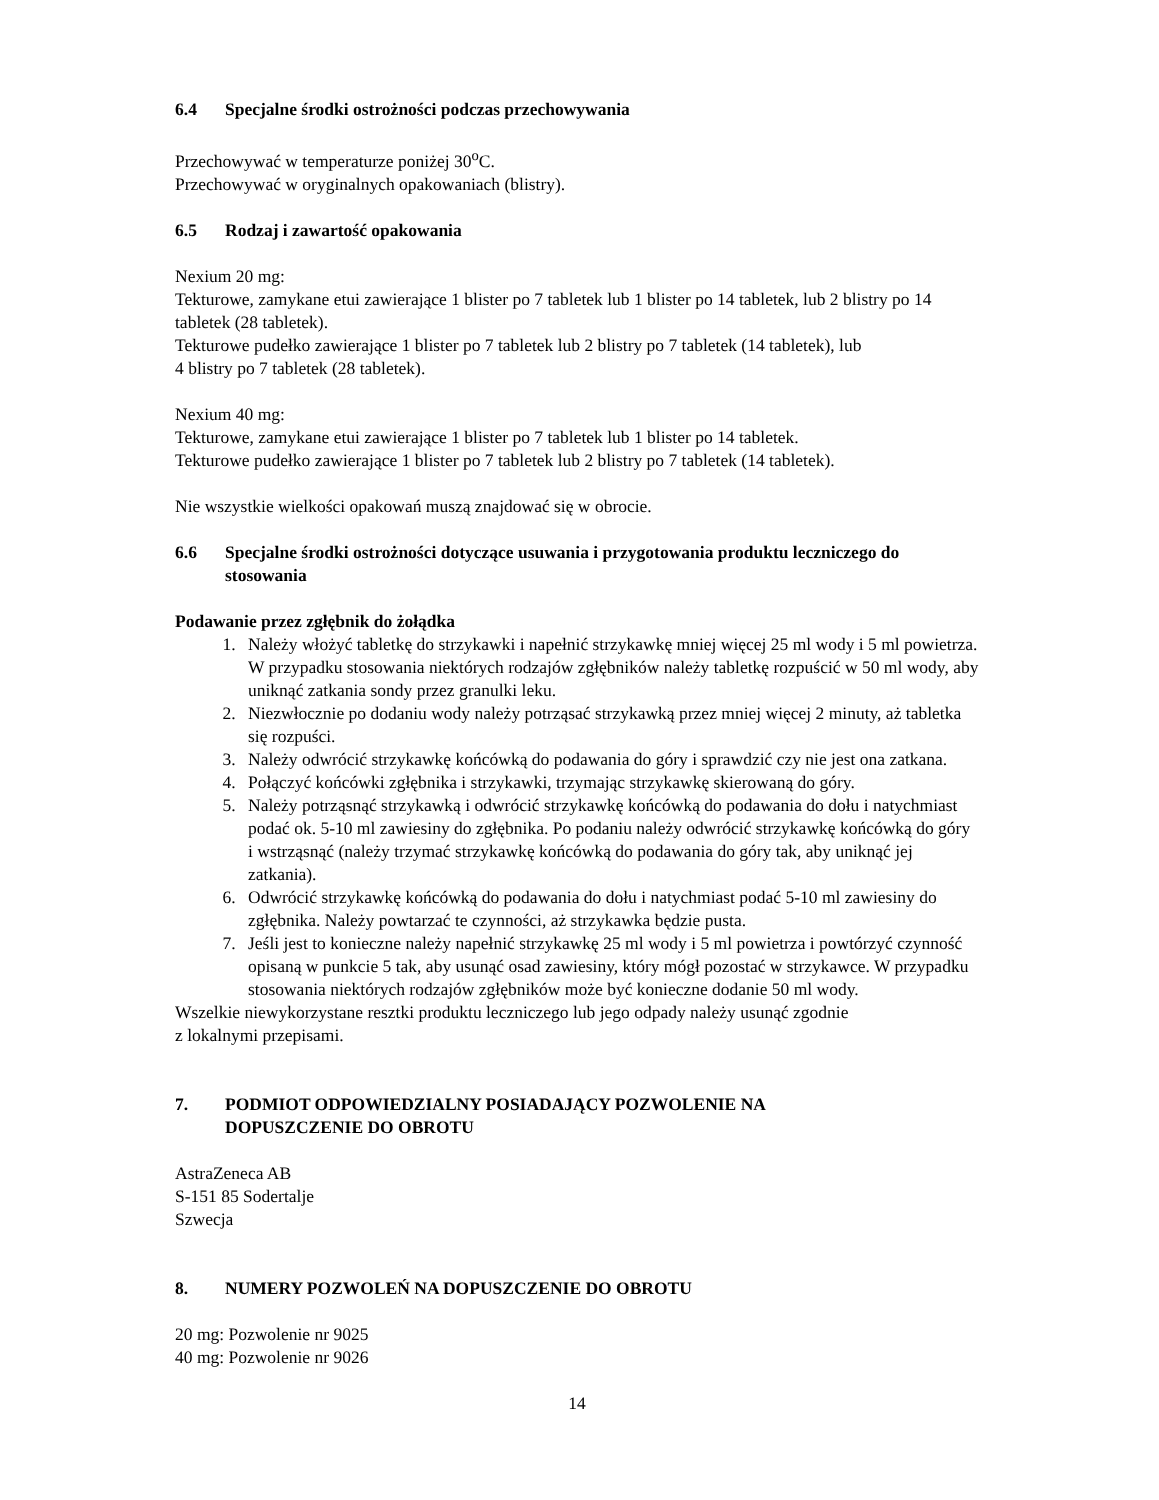6.4 Specjalne środki ostrożności podczas przechowywania
Przechowywać w temperaturze poniżej 30<sup>o</sup>C.
Przechowywać w oryginalnych opakowaniach (blistry).
6.5 Rodzaj i zawartość opakowania
Nexium 20 mg:
Tekturowe, zamykane etui zawierające 1 blister po 7 tabletek lub 1 blister po 14 tabletek, lub 2 blistry po 14 tabletek (28 tabletek).
Tekturowe pudełko zawierające 1 blister po 7 tabletek lub 2 blistry po 7 tabletek (14 tabletek), lub
4 blistry po 7 tabletek (28 tabletek).
Nexium 40 mg:
Tekturowe, zamykane etui zawierające 1 blister po 7 tabletek lub 1 blister po 14 tabletek.
Tekturowe pudełko zawierające 1 blister po 7 tabletek lub 2 blistry po 7 tabletek (14 tabletek).
Nie wszystkie wielkości opakowań muszą znajdować się w obrocie.
6.6 Specjalne środki ostrożności dotyczące usuwania i przygotowania produktu leczniczego do stosowania
Podawanie przez zgłębnik do żołądka
1. Należy włożyć tabletkę do strzykawki i napełnić strzykawkę mniej więcej 25 ml wody i 5 ml powietrza. W przypadku stosowania niektórych rodzajów zgłębników należy tabletkę rozpuścić w 50 ml wody, aby uniknąć zatkania sondy przez granulki leku.
2. Niezwłocznie po dodaniu wody należy potrząsać strzykawką przez mniej więcej 2 minuty, aż tabletka się rozpuści.
3. Należy odwrócić strzykawkę końcówką do podawania do góry i sprawdzić czy nie jest ona zatkana.
4. Połączyć końcówki zgłębnika i strzykawki, trzymając strzykawkę skierowaną do góry.
5. Należy potrząsnąć strzykawką i odwrócić strzykawkę końcówką do podawania do dołu i natychmiast podać ok. 5-10 ml zawiesiny do zgłębnika. Po podaniu należy odwrócić strzykawkę końcówką do góry i wstrząsnąć (należy trzymać strzykawkę końcówką do podawania do góry tak, aby uniknąć jej zatkania).
6. Odwrócić strzykawkę końcówką do podawania do dołu i natychmiast podać 5-10 ml zawiesiny do zgłębnika. Należy powtarzać te czynności, aż strzykawka będzie pusta.
7. Jeśli jest to konieczne należy napełnić strzykawkę 25 ml wody i 5 ml powietrza i powtórzyć czynność opisaną w punkcie 5 tak, aby usunąć osad zawiesiny, który mógł pozostać w strzykawce. W przypadku stosowania niektórych rodzajów zgłębników może być konieczne dodanie 50 ml wody.
Wszelkie niewykorzystane resztki produktu leczniczego lub jego odpady należy usunąć zgodnie
z lokalnymi przepisami.
7. PODMIOT ODPOWIEDZIALNY POSIADAJĄCY POZWOLENIE NA
DOPUSZCZENIE DO OBROTU
AstraZeneca AB
S-151 85 Sodertalje
Szwecja
8. NUMERY POZWOLEŃ NA DOPUSZCZENIE DO OBROTU
20 mg: Pozwolenie nr 9025
40 mg: Pozwolenie nr 9026
14